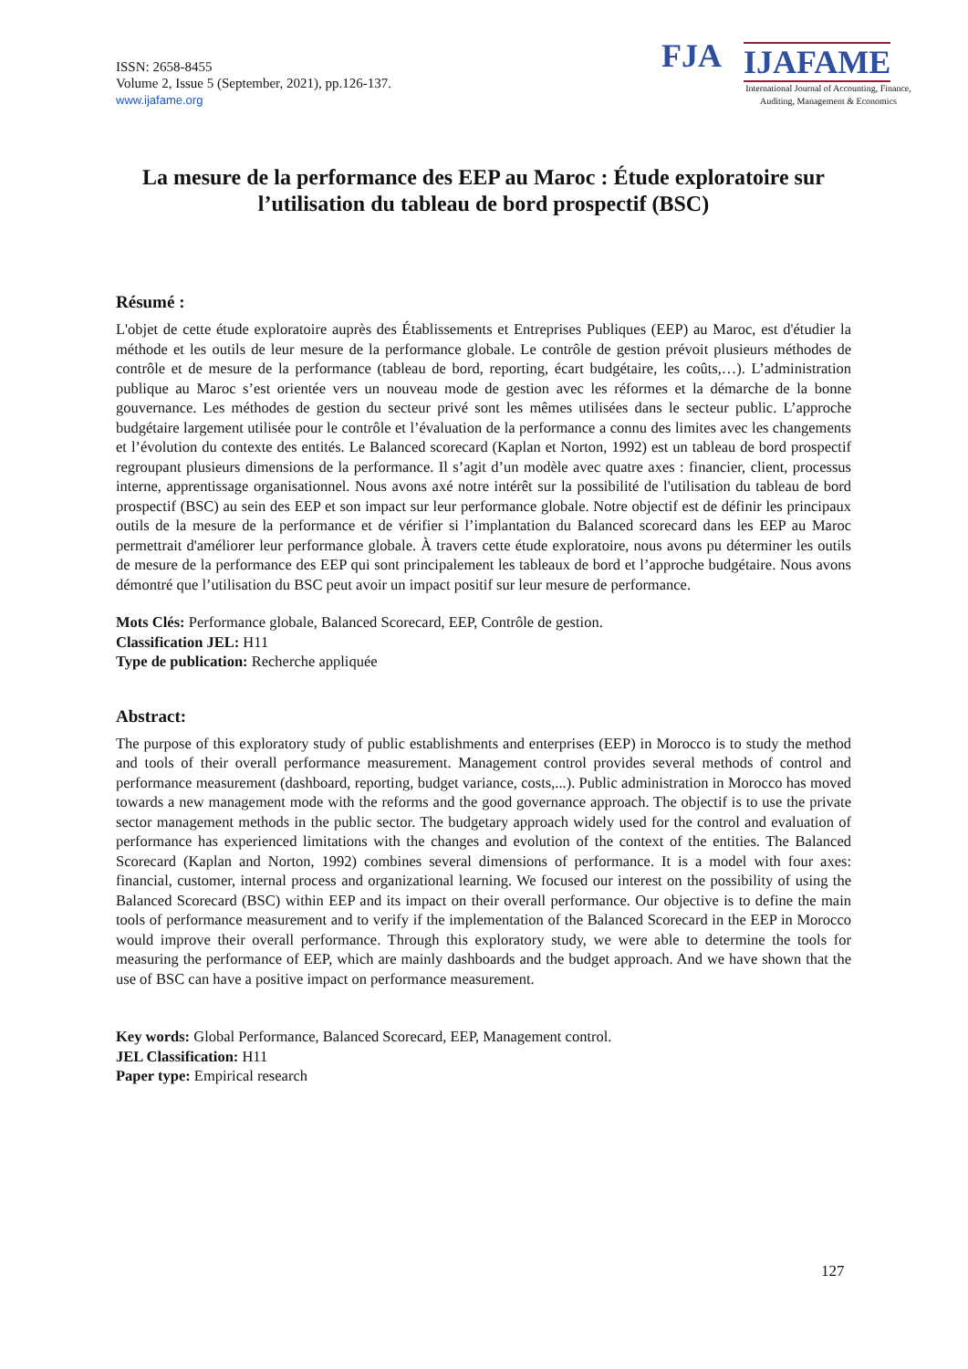ISSN: 2658-8455
Volume 2, Issue 5 (September, 2021), pp.126-137.
www.ijafame.org
FJA IJAFAME
International Journal of Accounting, Finance, Auditing, Management & Economics
La mesure de la performance des EEP au Maroc : Étude exploratoire sur l’utilisation du tableau de bord prospectif (BSC)
Résumé :
L'objet de cette étude exploratoire auprès des Établissements et Entreprises Publiques (EEP) au Maroc, est d'étudier la méthode et les outils de leur mesure de la performance globale. Le contrôle de gestion prévoit plusieurs méthodes de contrôle et de mesure de la performance (tableau de bord, reporting, écart budgétaire, les coûts,…). L’administration publique au Maroc s’est orientée vers un nouveau mode de gestion avec les réformes et la démarche de la bonne gouvernance. Les méthodes de gestion du secteur privé sont les mêmes utilisées dans le secteur public. L’approche budgétaire largement utilisée pour le contrôle et l’évaluation de la performance a connu des limites avec les changements et l’évolution du contexte des entités. Le Balanced scorecard (Kaplan et Norton, 1992) est un tableau de bord prospectif regroupant plusieurs dimensions de la performance. Il s’agit d’un modèle avec quatre axes : financier, client, processus interne, apprentissage organisationnel. Nous avons axé notre intérêt sur la possibilité de l'utilisation du tableau de bord prospectif (BSC) au sein des EEP et son impact sur leur performance globale. Notre objectif est de définir les principaux outils de la mesure de la performance et de vérifier si l’implantation du Balanced scorecard dans les EEP au Maroc permettrait d'améliorer leur performance globale. À travers cette étude exploratoire, nous avons pu déterminer les outils de mesure de la performance des EEP qui sont principalement les tableaux de bord et l’approche budgétaire. Nous avons démontré que l’utilisation du BSC peut avoir un impact positif sur leur mesure de performance.
Mots Clés: Performance globale, Balanced Scorecard, EEP, Contrôle de gestion.
Classification JEL: H11
Type de publication: Recherche appliquée
Abstract:
The purpose of this exploratory study of public establishments and enterprises (EEP) in Morocco is to study the method and tools of their overall performance measurement. Management control provides several methods of control and performance measurement (dashboard, reporting, budget variance, costs,...). Public administration in Morocco has moved towards a new management mode with the reforms and the good governance approach. The objectif is to use the private sector management methods in the public sector. The budgetary approach widely used for the control and evaluation of performance has experienced limitations with the changes and evolution of the context of the entities. The Balanced Scorecard (Kaplan and Norton, 1992) combines several dimensions of performance. It is a model with four axes: financial, customer, internal process and organizational learning. We focused our interest on the possibility of using the Balanced Scorecard (BSC) within EEP and its impact on their overall performance. Our objective is to define the main tools of performance measurement and to verify if the implementation of the Balanced Scorecard in the EEP in Morocco would improve their overall performance. Through this exploratory study, we were able to determine the tools for measuring the performance of EEP, which are mainly dashboards and the budget approach. And we have shown that the use of BSC can have a positive impact on performance measurement.
Key words: Global Performance, Balanced Scorecard, EEP, Management control.
JEL Classification: H11
Paper type: Empirical research
127